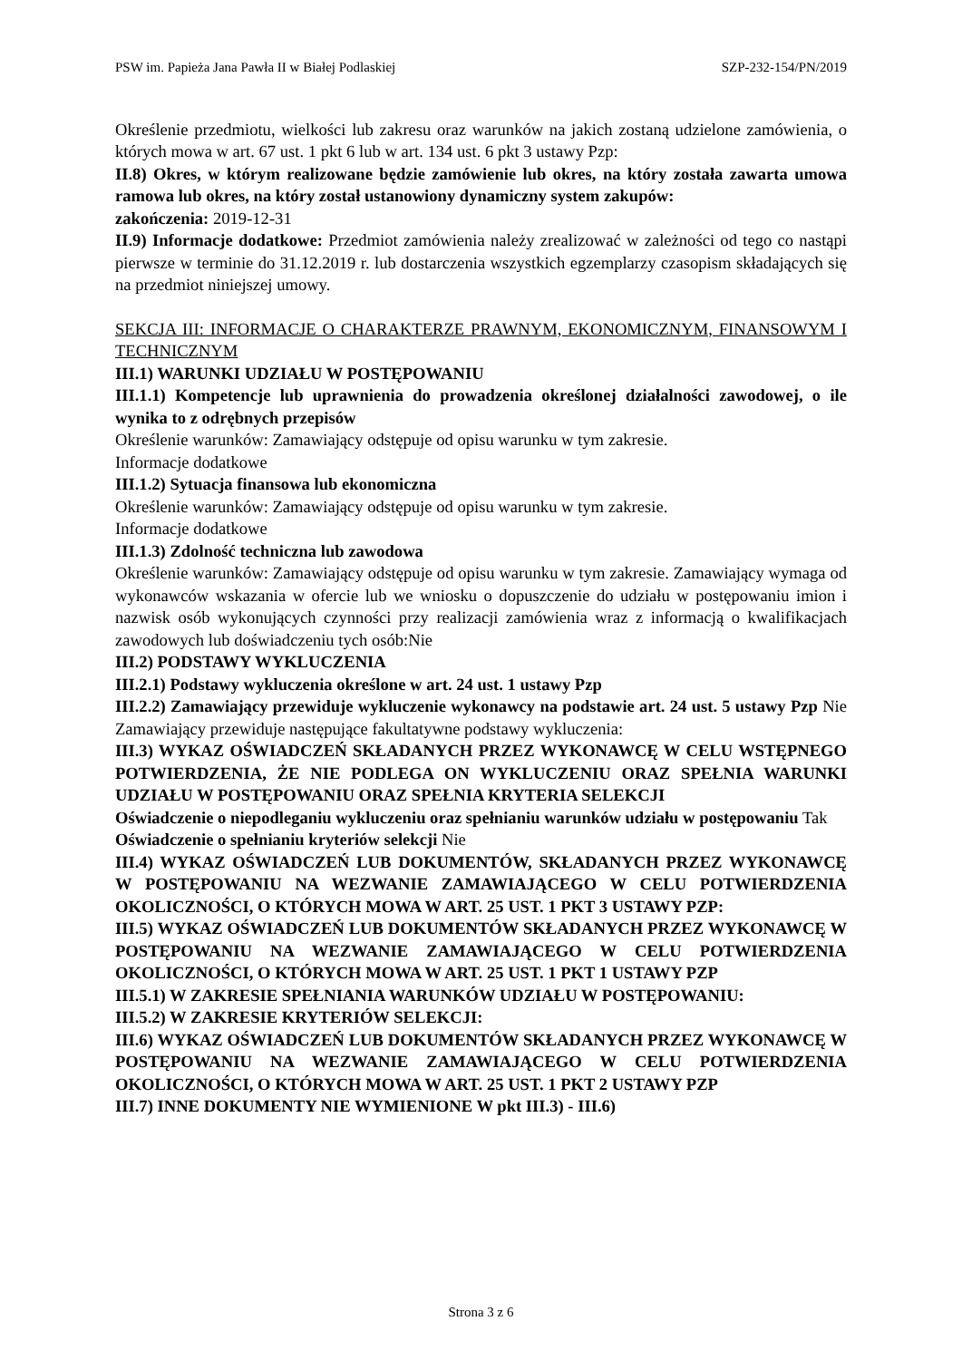PSW im. Papieża Jana Pawła II w Białej Podlaskiej SZP-232-154/PN/2019
Określenie przedmiotu, wielkości lub zakresu oraz warunków na jakich zostaną udzielone zamówienia, o których mowa w art. 67 ust. 1 pkt 6 lub w art. 134 ust. 6 pkt 3 ustawy Pzp:
II.8) Okres, w którym realizowane będzie zamówienie lub okres, na który została zawarta umowa ramowa lub okres, na który został ustanowiony dynamiczny system zakupów:
zakończenia: 2019-12-31
II.9) Informacje dodatkowe: Przedmiot zamówienia należy zrealizować w zależności od tego co nastąpi pierwsze w terminie do 31.12.2019 r. lub dostarczenia wszystkich egzemplarzy czasopism składających się na przedmiot niniejszej umowy.
SEKCJA III: INFORMACJE O CHARAKTERZE PRAWNYM, EKONOMICZNYM, FINANSOWYM I TECHNICZNYM
III.1) WARUNKI UDZIAŁU W POSTĘPOWANIU
III.1.1) Kompetencje lub uprawnienia do prowadzenia określonej działalności zawodowej, o ile wynika to z odrębnych przepisów
Określenie warunków: Zamawiający odstępuje od opisu warunku w tym zakresie.
Informacje dodatkowe
III.1.2) Sytuacja finansowa lub ekonomiczna
Określenie warunków: Zamawiający odstępuje od opisu warunku w tym zakresie.
Informacje dodatkowe
III.1.3) Zdolność techniczna lub zawodowa
Określenie warunków: Zamawiający odstępuje od opisu warunku w tym zakresie. Zamawiający wymaga od wykonawców wskazania w ofercie lub we wniosku o dopuszczenie do udziału w postępowaniu imion i nazwisk osób wykonujących czynności przy realizacji zamówienia wraz z informacją o kwalifikacjach zawodowych lub doświadczeniu tych osób:Nie
III.2) PODSTAWY WYKLUCZENIA
III.2.1) Podstawy wykluczenia określone w art. 24 ust. 1 ustawy Pzp
III.2.2) Zamawiający przewiduje wykluczenie wykonawcy na podstawie art. 24 ust. 5 ustawy Pzp Nie Zamawiający przewiduje następujące fakultatywne podstawy wykluczenia:
III.3) WYKAZ OŚWIADCZEŃ SKŁADANYCH PRZEZ WYKONAWCĘ W CELU WSTĘPNEGO POTWIERDZENIA, ŻE NIE PODLEGA ON WYKLUCZENIU ORAZ SPEŁNIA WARUNKI UDZIAŁU W POSTĘPOWANIU ORAZ SPEŁNIA KRYTERIA SELEKCJI
Oświadczenie o niepodleganiu wykluczeniu oraz spełnianiu warunków udziału w postępowaniu Tak
Oświadczenie o spełnianiu kryteriów selekcji Nie
III.4) WYKAZ OŚWIADCZEŃ LUB DOKUMENTÓW, SKŁADANYCH PRZEZ WYKONAWCĘ W POSTĘPOWANIU NA WEZWANIE ZAMAWIAJĄCEGO W CELU POTWIERDZENIA OKOLICZNOŚCI, O KTÓRYCH MOWA W ART. 25 UST. 1 PKT 3 USTAWY PZP:
III.5) WYKAZ OŚWIADCZEŃ LUB DOKUMENTÓW SKŁADANYCH PRZEZ WYKONAWCĘ W POSTĘPOWANIU NA WEZWANIE ZAMAWIAJĄCEGO W CELU POTWIERDZENIA OKOLICZNOŚCI, O KTÓRYCH MOWA W ART. 25 UST. 1 PKT 1 USTAWY PZP
III.5.1) W ZAKRESIE SPEŁNIANIA WARUNKÓW UDZIAŁU W POSTĘPOWANIU:
III.5.2) W ZAKRESIE KRYTERIÓW SELEKCJI:
III.6) WYKAZ OŚWIADCZEŃ LUB DOKUMENTÓW SKŁADANYCH PRZEZ WYKONAWCĘ W POSTĘPOWANIU NA WEZWANIE ZAMAWIAJĄCEGO W CELU POTWIERDZENIA OKOLICZNOŚCI, O KTÓRYCH MOWA W ART. 25 UST. 1 PKT 2 USTAWY PZP
III.7) INNE DOKUMENTY NIE WYMIENIONE W pkt III.3) - III.6)
Strona 3 z 6